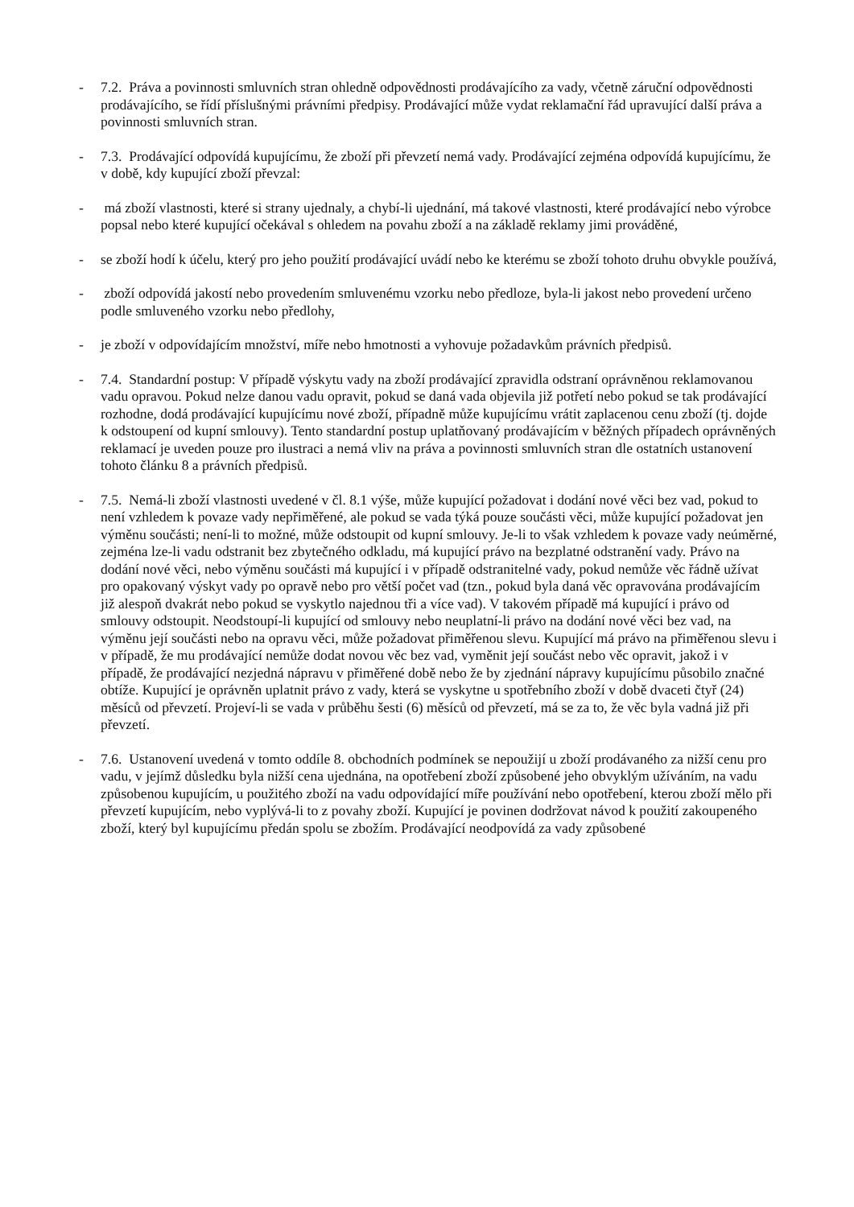- 7.2. Práva a povinnosti smluvních stran ohledně odpovědnosti prodávajícího za vady, včetně záruční odpovědnosti prodávajícího, se řídí příslušnými právními předpisy. Prodávající může vydat reklamační řád upravující další práva a povinnosti smluvních stran.
- 7.3. Prodávající odpovídá kupujícímu, že zboží při převzetí nemá vady. Prodávající zejména odpovídá kupujícímu, že v době, kdy kupující zboží převzal:
- má zboží vlastnosti, které si strany ujednaly, a chybí-li ujednání, má takové vlastnosti, které prodávající nebo výrobce popsal nebo které kupující očekával s ohledem na povahu zboží a na základě reklamy jimi prováděné,
- se zboží hodí k účelu, který pro jeho použití prodávající uvádí nebo ke kterému se zboží tohoto druhu obvykle používá,
- zboží odpovídá jakostí nebo provedením smluvenému vzorku nebo předloze, byla-li jakost nebo provedení určeno podle smluveného vzorku nebo předlohy,
- je zboží v odpovídajícím množství, míře nebo hmotnosti a vyhovuje požadavkům právních předpisů.
- 7.4. Standardní postup: V případě výskytu vady na zboží prodávající zpravidla odstraní oprávněnou reklamovanou vadu opravou. Pokud nelze danou vadu opravit, pokud se daná vada objevila již potřetí nebo pokud se tak prodávající rozhodne, dodá prodávající kupujícímu nové zboží, případně může kupujícímu vrátit zaplacenou cenu zboží (tj. dojde k odstoupení od kupní smlouvy). Tento standardní postup uplatňovaný prodávajícím v běžných případech oprávněných reklamací je uveden pouze pro ilustraci a nemá vliv na práva a povinnosti smluvních stran dle ostatních ustanovení
tohoto článku 8 a právních předpisů.
- 7.5. Nemá-li zboží vlastnosti uvedené v čl. 8.1 výše, může kupující požadovat i dodání nové věci bez vad, pokud to není vzhledem k povaze vady nepřiměřené, ale pokud se vada týká pouze součásti věci, může kupující požadovat jen výměnu součásti; není-li to možné, může odstoupit od kupní smlouvy. Je-li to však vzhledem k povaze vady neúměrné, zejména lze-li vadu odstranit bez zbytečného odkladu, má kupující právo na bezplatné odstranění vady. Právo na dodání nové věci, nebo výměnu součásti má kupující i v případě odstranitelné vady, pokud nemůže věc řádně užívat pro opakovaný výskyt vady po opravě nebo pro větší počet vad (tzn., pokud byla daná věc opravována prodávajícím již alespoň dvakrát nebo pokud se vyskytlo najednou tři a více vad). V takovém případě má kupující i právo od smlouvy odstoupit. Neodstoupí-li kupující od smlouvy nebo neuplatní-li právo na dodání nové věci bez vad, na výměnu její součásti nebo na opravu věci, může požadovat přiměřenou slevu. Kupující má právo na přiměřenou slevu i v případě, že mu prodávající nemůže dodat novou věc bez vad, vyměnit její součást nebo věc opravit, jakož i v případě, že prodávající nezjedná nápravu v přiměřené době nebo že by zjednání nápravy kupujícímu působilo značné obtíže. Kupující je oprávněn uplatnit právo z vady, která se vyskytne u spotřebního zboží v době dvaceti čtyř (24) měsíců od převzetí. Projeví-li se vada v průběhu šesti (6) měsíců od převzetí, má se za to, že věc byla vadná již při převzetí.
- 7.6. Ustanovení uvedená v tomto oddíle 8. obchodních podmínek se nepoužijí u zboží prodávaného za nižší cenu pro vadu, v jejímž důsledku byla nižší cena ujednána, na opotřebení zboží způsobené jeho obvyklým užíváním, na vadu způsobenou kupujícím, u použitého zboží na vadu odpovídající míře používání nebo opotřebení, kterou zboží mělo při převzetí kupujícím, nebo vyplývá-li to z povahy zboží. Kupující je povinen dodržovat návod k použití zakoupeného zboží, který byl kupujícímu předán spolu se zbožím. Prodávající neodpovídá za vady způsobené